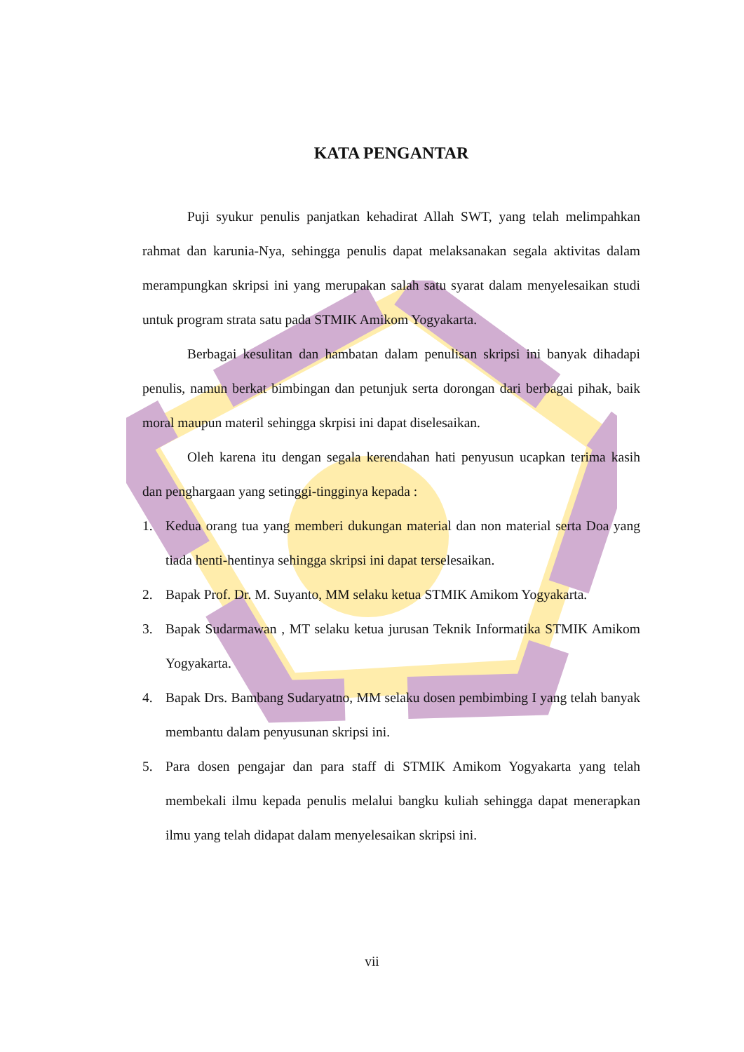KATA PENGANTAR
Puji syukur penulis panjatkan kehadirat Allah SWT, yang telah melimpahkan rahmat dan karunia-Nya, sehingga penulis dapat melaksanakan segala aktivitas dalam merampungkan skripsi ini yang merupakan salah satu syarat dalam menyelesaikan studi untuk program strata satu pada STMIK Amikom Yogyakarta.
Berbagai kesulitan dan hambatan dalam penulisan skripsi ini banyak dihadapi penulis, namun berkat bimbingan dan petunjuk serta dorongan dari berbagai pihak, baik moral maupun materil sehingga skrpisi ini dapat diselesaikan.
Oleh karena itu dengan segala kerendahan hati penyusun ucapkan terima kasih dan penghargaan yang setinggi-tingginya kepada :
1. Kedua orang tua yang memberi dukungan material dan non material serta Doa yang tiada henti-hentinya sehingga skripsi ini dapat terselesaikan.
2. Bapak Prof. Dr. M. Suyanto, MM selaku ketua STMIK Amikom Yogyakarta.
3. Bapak Sudarmawan , MT selaku ketua jurusan Teknik Informatika STMIK Amikom Yogyakarta.
4. Bapak Drs. Bambang Sudaryatno, MM selaku dosen pembimbing I yang telah banyak membantu dalam penyusunan skripsi ini.
5. Para dosen pengajar dan para staff di STMIK Amikom Yogyakarta yang telah membekali ilmu kepada penulis melalui bangku kuliah sehingga dapat menerapkan ilmu yang telah didapat dalam menyelesaikan skripsi ini.
vii